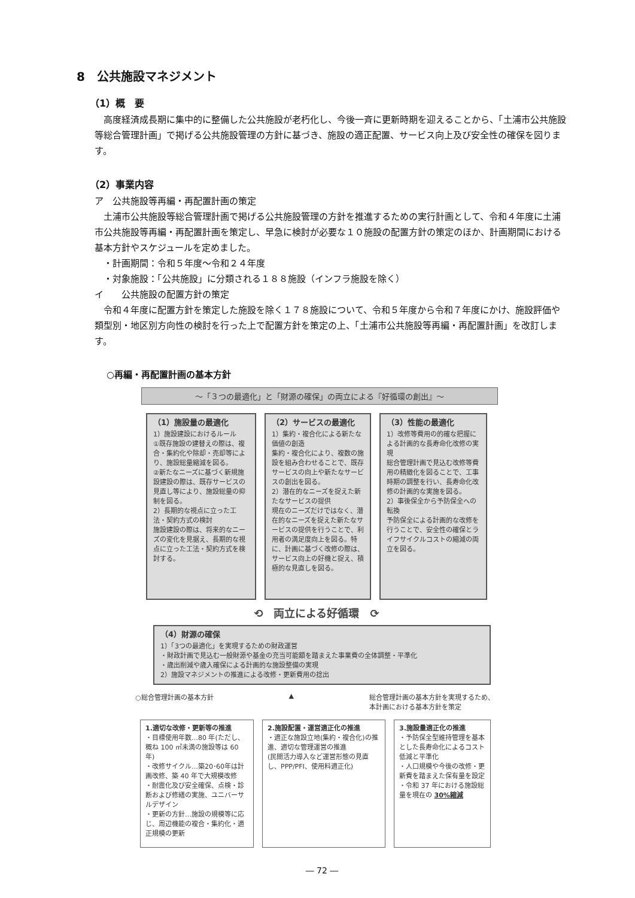8　公共施設マネジメント
（1）概　要
高度経済成長期に集中的に整備した公共施設が老朽化し、今後一斉に更新時期を迎えることから、「土浦市公共施設等総合管理計画」で掲げる公共施設管理の方針に基づき、施設の適正配置、サービス向上及び安全性の確保を図ります。
（2）事業内容
ア　公共施設等再編・再配置計画の策定
土浦市公共施設等総合管理計画で掲げる公共施設管理の方針を推進するための実行計画として、令和４年度に土浦市公共施設等再編・再配置計画を策定し、早急に検討が必要な１０施設の配置方針の策定のほか、計画期間における基本方針やスケジュールを定めました。
　・計画期間：令和５年度～令和２４年度
　・対象施設：「公共施設」に分類される１８８施設（インフラ施設を除く）
イ　　公共施設の配置方針の策定
令和４年度に配置方針を策定した施設を除く１７８施設について、令和５年度から令和７年度にかけ、施設評価や類型別・地区別方向性の検討を行った上で配置方針を策定の上、「土浦市公共施設等再編・再配置計画」を改訂します。
○再編・再配置計画の基本方針
～「３つの最適化」と「財源の確保」の両立による『好循環の創出』～
（1）施設量の最適化
1）施設建設におけるルール
①既存施設の建替えの際は、複合・集約化や除却・売却等により、施設総量縮減を図る。
②新たなニーズに基づく新規施設建設の際は、既存サービスの見直し等により、施設総量の抑制を図る。
2）長期的な視点に立った工法・契約方式の検討
施設建設の際は、将来的なニーズの変化を見据え、長期的な視点に立った工法・契約方式を検討する。
（2）サービスの最適化
1）集約・複合化による新たな価値の創造
集約・複合化により、複数の施設を組み合わせることで、既存サービスの向上や新たなサービスの創出を図る。
2）潜在的なニーズを捉えた新たなサービスの提供
現在のニーズだけではなく、潜在的なニーズを捉えた新たなサービスの提供を行うことで、利用者の満足度向上を図る。特に、計画に基づく改修の際は、サービス向上の好機と捉え、積極的な見直しを図る。
（3）性能の最適化
1）改修等費用の的確な把握による計画的な長寿命化改修の実現
総合管理計画で見込む改修等費用の精緻化を図ることで、工事時期の調整を行い、長寿命化改修の計画的な実施を図る。
2）事後保全から予防保全への転換
予防保全による計画的な改修を行うことで、安全性の確保とライフサイクルコストの縮減の両立を図る。
⟲　両立による好循環　⟳
（4）財源の確保
1）「3つの最適化」を実現するための財政運営
・財政計画で見込む一般財源や基金の充当可能額を踏まえた事業費の全体調整・平準化
・歳出削減や歳入確保による計画的な施設整備の実現
2）施設マネジメントの推進による改修・更新費用の捻出
○総合管理計画の基本方針 ▲ 総合管理計画の基本方針を実現するため、
本計画における基本方針を策定
1.適切な改修・更新等の推進
・目標使用年数…80 年(ただし、概ね 100 ㎡未満の施設等は 60 年)
・改修サイクル…築20･60年は計画改修、築 40 年で大規模改修
・耐震化及び安全確保、点検・診断および修繕の実施、ユニバーサルデザイン
・更新の方針…施設の規模等に応じ、周辺機能の複合・集約化・適正規模の更新
2.施設配置・運営適正化の推進
・適正な施設立地(集約・複合化)の推進、適切な管理運営の推進
(民間活力導入など運営形態の見直し、PPP/PFI、使用料適正化)
3.施設量適正化の推進
・予防保全型維持管理を基本とした長寿命化によるコスト低減と平準化
・人口規模や今後の改修・更新費を踏まえた保有量を設定
・令和 37 年における施設総量を現在の 30%縮減
― 72 ―